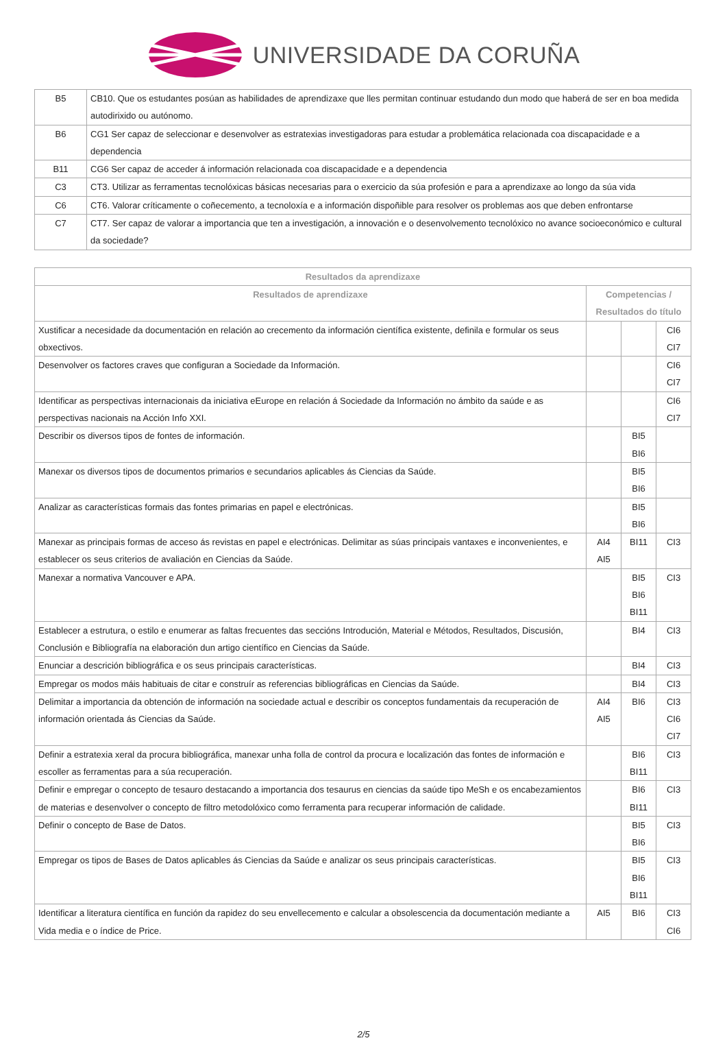UNIVERSIDADE DA CORUÑA
| B5 | CB10. Que os estudantes posúan as habilidades de aprendizaxe que lles permitan continuar estudando dun modo que haberá de ser en boa medida autodirixido ou autónomo. |
| B6 | CG1 Ser capaz de seleccionar e desenvolver as estratexias investigadoras para estudar a problemática relacionada coa discapacidade e a dependencia |
| B11 | CG6 Ser capaz de acceder á información relacionada coa discapacidade e a dependencia |
| C3 | CT3. Utilizar as ferramentas tecnolóxicas básicas necesarias para o exercicio da súa profesión e para a aprendizaxe ao longo da súa vida |
| C6 | CT6. Valorar críticamente o coñecemento, a tecnoloxía e a información dispoñible para resolver os problemas aos que deben enfrontarse |
| C7 | CT7. Ser capaz de valorar a importancia que ten a investigación, a innovación e o desenvolvemento tecnolóxico no avance socioeconómico e cultural da sociedade? |
| Resultados da aprendizaxe | | | |
| --- | --- | --- | --- |
| Resultados de aprendizaxe | Competencias / Resultados do título | | |
| Xustificar a necesidade da documentación en relación ao crecemento da información científica existente, definila e formular os seus obxectivos. | | | CI6 CI7 |
| Desenvolver os factores craves que configuran a Sociedade da Información. | | | CI6 CI7 |
| Identificar as perspectivas internacionais da iniciativa eEurope en relación á Sociedade da Información no ámbito da saúde e as perspectivas nacionais na Acción Info XXI. | | | CI6 CI7 |
| Describir os diversos tipos de fontes de información. | | BI5 BI6 | |
| Manexar os diversos tipos de documentos primarios e secundarios aplicables ás Ciencias da Saúde. | | BI5 BI6 | |
| Analizar as características formais das fontes primarias en papel e electrónicas. | | BI5 BI6 | |
| Manexar as principais formas de acceso ás revistas en papel e electrónicas. Delimitar as súas principais vantaxes e inconvenientes, e establecer os seus criterios de avaliación en Ciencias da Saúde. | AI4 AI5 | BI11 | CI3 |
| Manexar a normativa Vancouver e APA. | | BI5 BI6 BI11 | CI3 |
| Establecer a estrutura, o estilo e enumerar as faltas frecuentes das seccións Introdución, Material e Métodos, Resultados, Discusión, Conclusión e Bibliografía na elaboración dun artigo científico en Ciencias da Saúde. | | BI4 | CI3 |
| Enunciar a descrición bibliográfica e os seus principais características. | | BI4 | CI3 |
| Empregar os modos máis habituais de citar e construír as referencias bibliográficas en Ciencias da Saúde. | | BI4 | CI3 |
| Delimitar a importancia da obtención de información na sociedade actual e describir os conceptos fundamentais da recuperación de información orientada ás Ciencias da Saúde. | AI4 AI5 | BI6 | CI3 CI6 CI7 |
| Definir a estratexia xeral da procura bibliográfica, manexar unha folla de control da procura e localización das fontes de información e escoller as ferramentas para a súa recuperación. | | BI6 BI11 | CI3 |
| Definir e empregar o concepto de tesauro destacando a importancia dos tesaurus en ciencias da saúde tipo MeSh e os encabezamientos de materias e desenvolver o concepto de filtro metodolóxico como ferramenta para recuperar información de calidade. | | BI6 BI11 | CI3 |
| Definir o concepto de Base de Datos. | | BI5 BI6 | CI3 |
| Empregar os tipos de Bases de Datos aplicables ás Ciencias da Saúde e analizar os seus principais características. | | BI5 BI6 BI11 | CI3 |
| Identificar a literatura científica en función da rapidez do seu envellecemento e calcular a obsolescencia da documentación mediante a Vida media e o índice de Price. | AI5 | BI6 | CI3 CI6 |
2/5